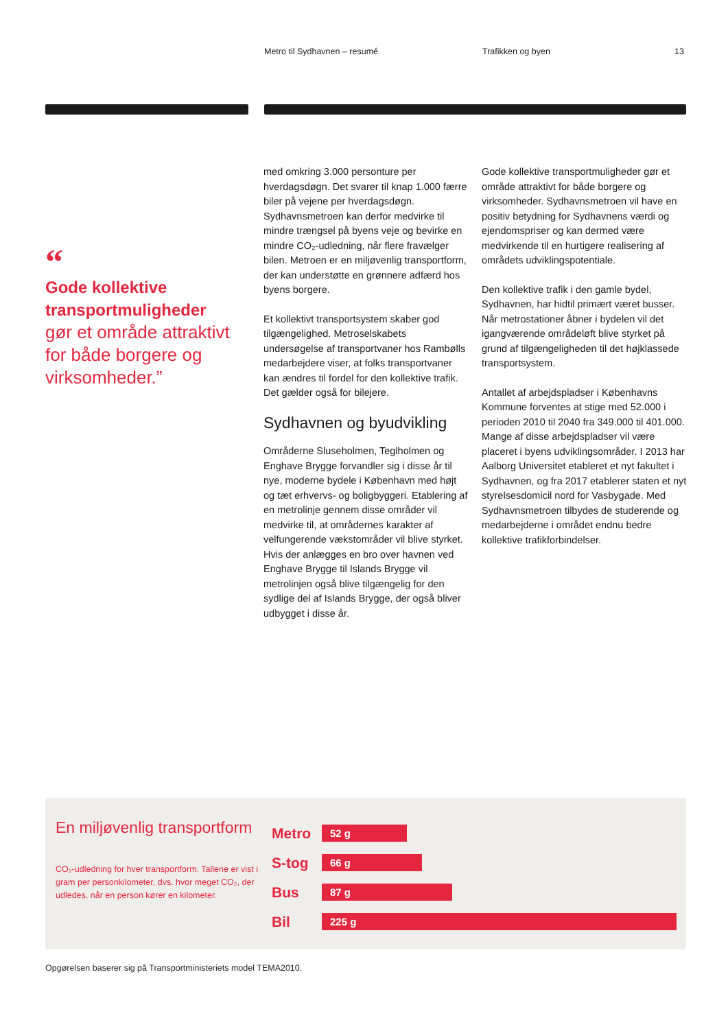Metro til Sydhavnen – resumé Trafikken og byen 13
“
Gode kollektive transportmuligheder
gør et område attraktivt for både borgere og virksomheder.”
med omkring 3.000 personture per hverdagsdøgn. Det svarer til knap 1.000 færre biler på vejene per hverdagsdøgn. Sydhavnsmetroen kan derfor medvirke til mindre trængsel på byens veje og bevirke en mindre CO₂-udledning, når flere fravælger bilen. Metroen er en miljøvenlig transportform, der kan understøtte en grønnere adfærd hos byens borgere.
Et kollektivt transportsystem skaber god tilgængelighed. Metroselskabets undersøgelse af transportvaner hos Rambølls medarbejdere viser, at folks transportvaner kan ændres til fordel for den kollektive trafik. Det gælder også for bilejere.
Sydhavnen og byudvikling
Områderne Sluseholmen, Teglholmen og Enghave Brygge forvandler sig i disse år til nye, moderne bydele i København med højt og tæt erhvervs- og boligbyggeri. Etablering af en metrolinje gennem disse områder vil medvirke til, at områdernes karakter af velfungerende vækstområder vil blive styrket. Hvis der anlægges en bro over havnen ved Enghave Brygge til Islands Brygge vil metrolinjen også blive tilgængelig for den sydlige del af Islands Brygge, der også bliver udbygget i disse år.
Gode kollektive transportmuligheder gør et område attraktivt for både borgere og virksomheder. Sydhavnsmetroen vil have en positiv betydning for Sydhavnens værdi og ejendomspriser og kan dermed være medvirkende til en hurtigere realisering af områdets udviklingspotentiale.
Den kollektive trafik i den gamle bydel, Sydhavnen, har hidtil primært været busser. Når metrostationer åbner i bydelen vil det igangværende områdeløft blive styrket på grund af tilgængeligheden til det højklassede transportsystem.
Antallet af arbejdspladser i Københavns Kommune forventes at stige med 52.000 i perioden 2010 til 2040 fra 349.000 til 401.000. Mange af disse arbejdspladser vil være placeret i byens udviklingsområder. I 2013 har Aalborg Universitet etableret et nyt fakultet i Sydhavnen, og fra 2017 etablerer staten et nyt styrelsesdomicil nord for Vasbygade. Med Sydhavnsmetroen tilbydes de studerende og medarbejderne i området endnu bedre kollektive trafikforbindelser.
En miljøvenlig transportform
CO₂-udledning for hver transportform. Tallene er vist i gram per personkilometer, dvs. hvor meget CO₂, der udledes, når en person kører en kilometer.
Metro 52 g
S-tog 66 g
Bus 87 g
Bil 225 g
Opgørelsen baserer sig på Transportministeriets model TEMA2010.